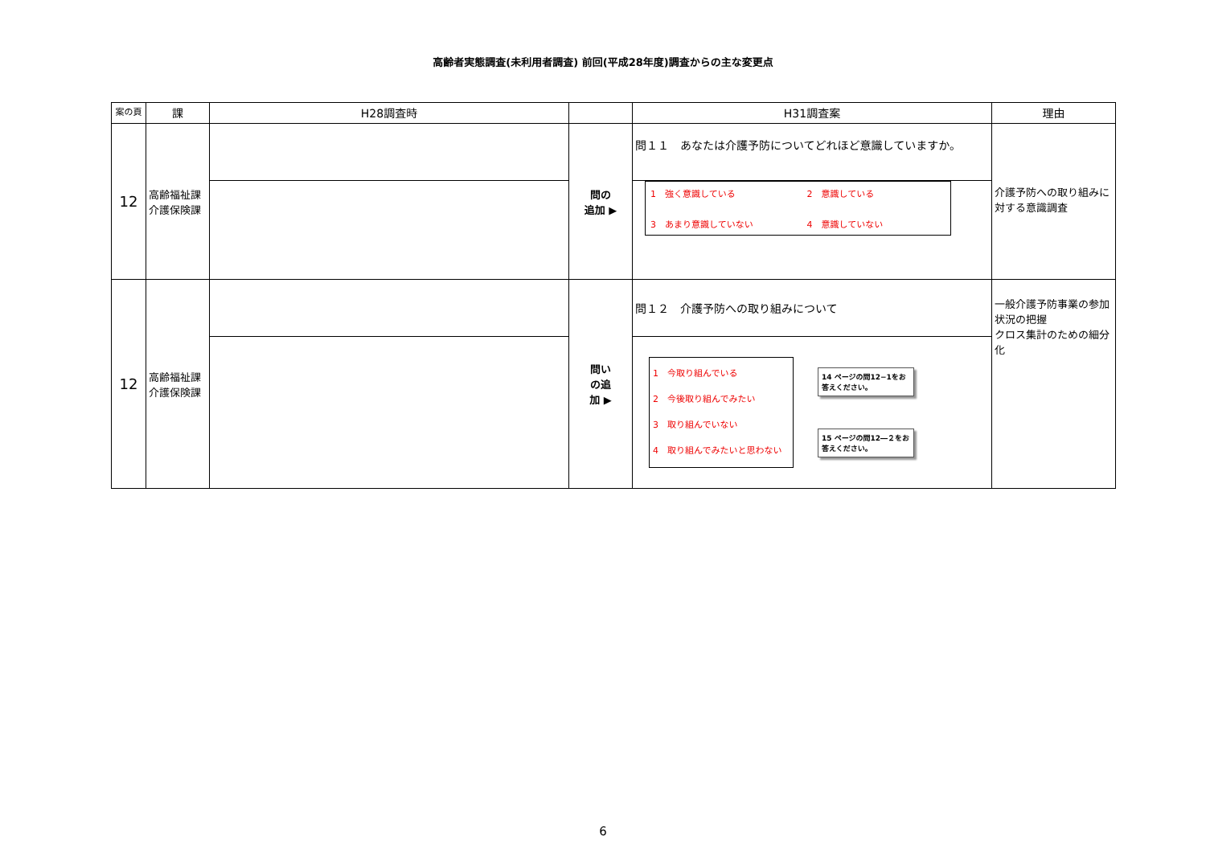高齢者実態調査(未利用者調査) 前回(平成28年度)調査からの主な変更点
| 案の頁 | 課 | H28調査時 | | H31調査案 | 理由 |
| --- | --- | --- | --- | --- | --- |
| 12 | 高齢福祉課 介護保険課 | | 問の 追加 ▶ | 問１１ あなたは介護予防についてどれほど意識していますか。 | 介護予防への取り組みに対する意識調査 |
| | | | | 1 強く意識している 2 意識している 3 あまり意識していない 4 意識していない | |
| 12 | 高齢福祉課 介護保険課 | | 問い の追 加 ▶ | 問１２ 介護予防への取り組みについて | 一般介護予防事業の参加状況の把握 クロス集計のための細分化 |
| | | | | 1 今取り組んでいる 2 今後取り組んでみたい 3 取り組んでいない 4 取り組んでみたいと思わない 14 ページの問12−1をお答えください。 15 ページの問12―２をお答えください。 | |
6